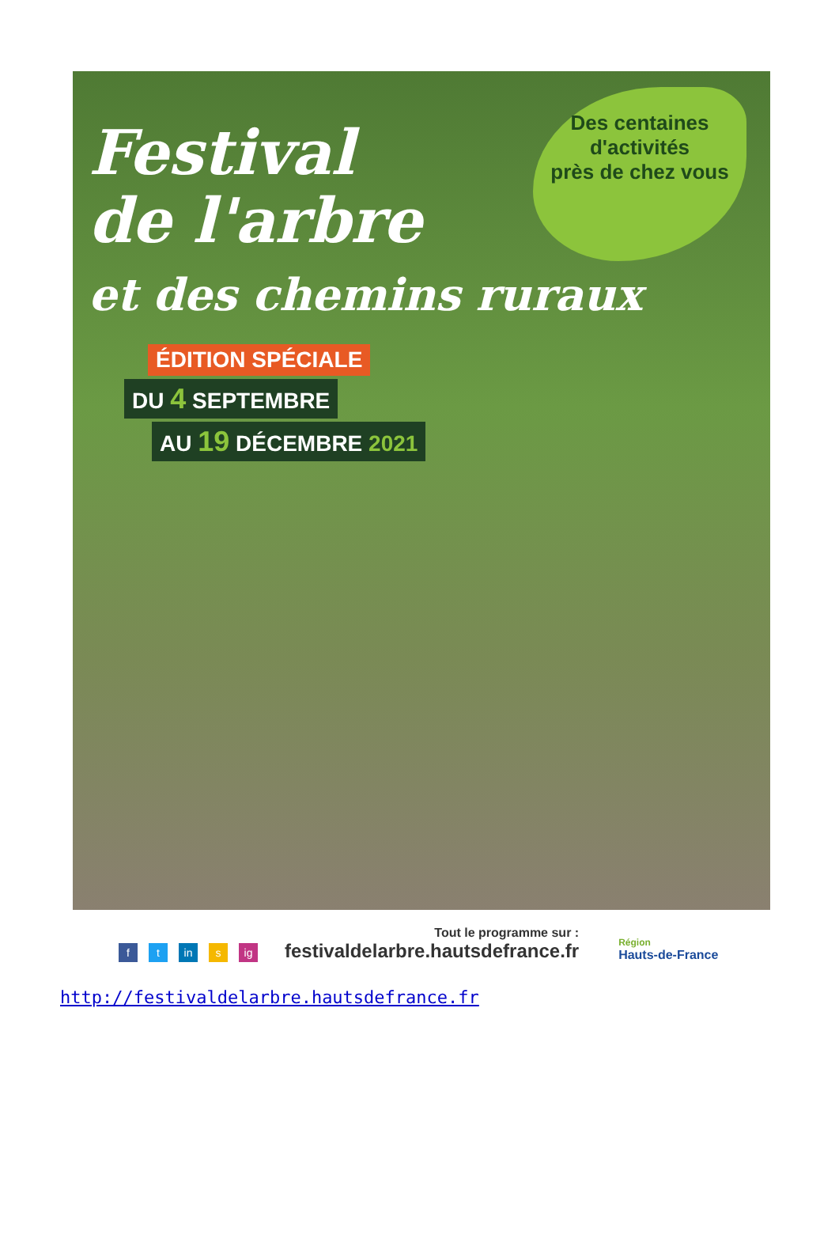Festival
de l'arbre
et des chemins ruraux
Des centaines
d'activités
près de chez vous
ÉDITION SPÉCIALE
DU 4 SEPTEMBRE
AU 19 DÉCEMBRE 2021
ft in s ig
Tout le programme sur :
festivaldelarbre.hautsdefrance.fr
Région
Hauts-de-France
http://festivaldelarbre.hautsdefrance.fr